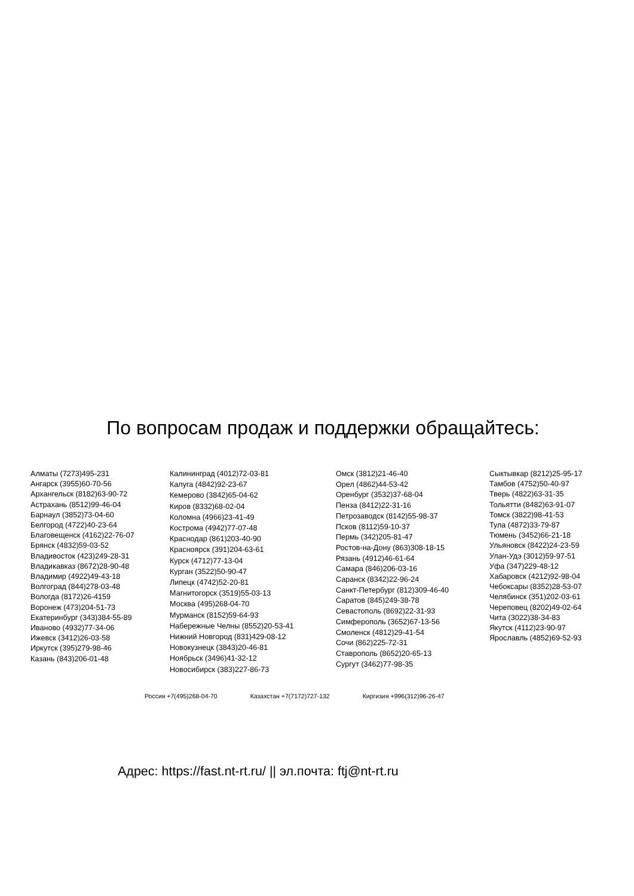По вопросам продаж и поддержки обращайтесь:
Алматы (7273)495-231
Ангарск (3955)60-70-56
Архангельск (8182)63-90-72
Астрахань (8512)99-46-04
Барнаул (3852)73-04-60
Белгород (4722)40-23-64
Благовещенск (4162)22-76-07
Брянск (4832)59-03-52
Владивосток (423)249-28-31
Владикавказ (8672)28-90-48
Владимир (4922)49-43-18
Волгоград (844)278-03-48
Вологда (8172)26-4159
Воронеж (473)204-51-73
Екатеринбург (343)384-55-89
Иваново (4932)77-34-06
Ижевск (3412)26-03-58
Иркутск (395)279-98-46
Казань (843)206-01-48
Калининград (4012)72-03-81
Калуга (4842)92-23-67
Кемерово (3842)65-04-62
Киров (8332)68-02-04
Коломна (4966)23-41-49
Кострома (4942)77-07-48
Краснодар (861)203-40-90
Красноярск (391)204-63-61
Курск (4712)77-13-04
Курган (3522)50-90-47
Липецк (4742)52-20-81
Магнитогорск (3519)55-03-13
Москва (495)268-04-70
Мурманск (8152)59-64-93
Набережные Челны (8552)20-53-41
Нижний Новгород (831)429-08-12
Новокузнецк (3843)20-46-81
Ноябрьск (3496)41-32-12
Новосибирск (383)227-86-73
Омск (3812)21-46-40
Орел (4862)44-53-42
Оренбург (3532)37-68-04
Пенза (8412)22-31-16
Петрозаводск (8142)55-98-37
Псков (8112)59-10-37
Пермь (342)205-81-47
Ростов-на-Дону (863)308-18-15
Рязань (4912)46-61-64
Самара (846)206-03-16
Саранск (8342)22-96-24
Санкт-Петербург (812)309-46-40
Саратов (845)249-38-78
Севастополь (8692)22-31-93
Симферополь (3652)67-13-56
Смоленск (4812)29-41-54
Сочи (862)225-72-31
Ставрополь (8652)20-65-13
Сургут (3462)77-98-35
Сыктывкар (8212)25-95-17
Тамбов (4752)50-40-97
Тверь (4822)63-31-35
Тольятти (8482)63-91-07
Томск (3822)98-41-53
Тула (4872)33-79-87
Тюмень (3452)66-21-18
Ульяновск (8422)24-23-59
Улан-Удэ (3012)59-97-51
Уфа (347)229-48-12
Хабаровск (4212)92-98-04
Чебоксары (8352)28-53-07
Челябинск (351)202-03-61
Череповец (8202)49-02-64
Чита (3022)38-34-83
Якутск (4112)23-90-97
Ярославль (4852)69-52-93
Россия +7(495)268-04-70 Казахстан +7(7172)727-132 Киргизия +996(312)96-26-47
Адрес: https://fast.nt-rt.ru/ || эл.почта: ftj@nt-rt.ru